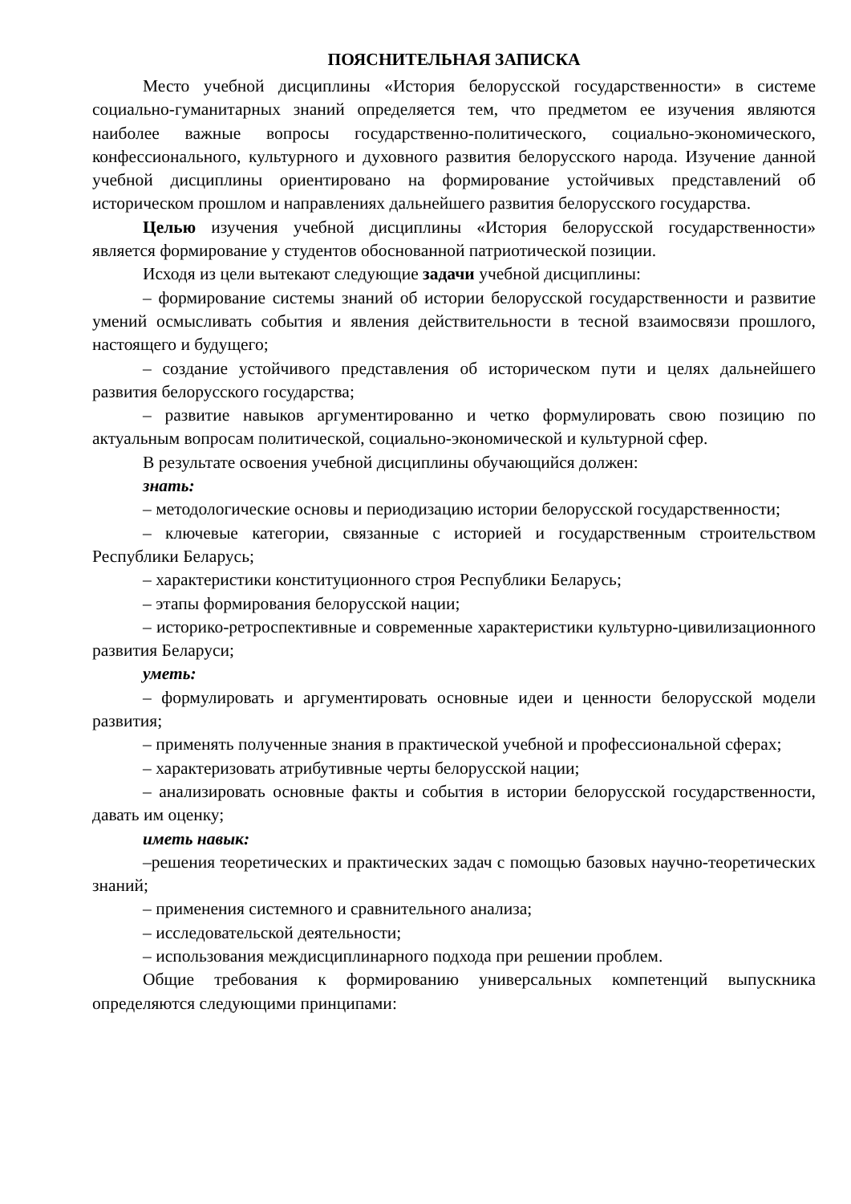ПОЯСНИТЕЛЬНАЯ ЗАПИСКА
Место учебной дисциплины «История белорусской государственности» в системе социально-гуманитарных знаний определяется тем, что предметом ее изучения являются наиболее важные вопросы государственно-политического, социально-экономического, конфессионального, культурного и духовного развития белорусского народа. Изучение данной учебной дисциплины ориентировано на формирование устойчивых представлений об историческом прошлом и направлениях дальнейшего развития белорусского государства.
Целью изучения учебной дисциплины «История белорусской государственности» является формирование у студентов обоснованной патриотической позиции.
Исходя из цели вытекают следующие задачи учебной дисциплины:
– формирование системы знаний об истории белорусской государственности и развитие умений осмысливать события и явления действительности в тесной взаимосвязи прошлого, настоящего и будущего;
– создание устойчивого представления об историческом пути и целях дальнейшего развития белорусского государства;
– развитие навыков аргументированно и четко формулировать свою позицию по актуальным вопросам политической, социально-экономической и культурной сфер.
В результате освоения учебной дисциплины обучающийся должен:
знать:
– методологические основы и периодизацию истории белорусской государственности;
– ключевые категории, связанные с историей и государственным строительством Республики Беларусь;
– характеристики конституционного строя Республики Беларусь;
– этапы формирования белорусской нации;
– историко-ретроспективные и современные характеристики культурно-цивилизационного развития Беларуси;
уметь:
– формулировать и аргументировать основные идеи и ценности белорусской модели развития;
– применять полученные знания в практической учебной и профессиональной сферах;
– характеризовать атрибутивные черты белорусской нации;
– анализировать основные факты и события в истории белорусской государственности, давать им оценку;
иметь навык:
–решения теоретических и практических задач с помощью базовых научно-теоретических знаний;
– применения системного и сравнительного анализа;
– исследовательской деятельности;
– использования междисциплинарного подхода при решении проблем.
Общие требования к формированию универсальных компетенций выпускника определяются следующими принципами: